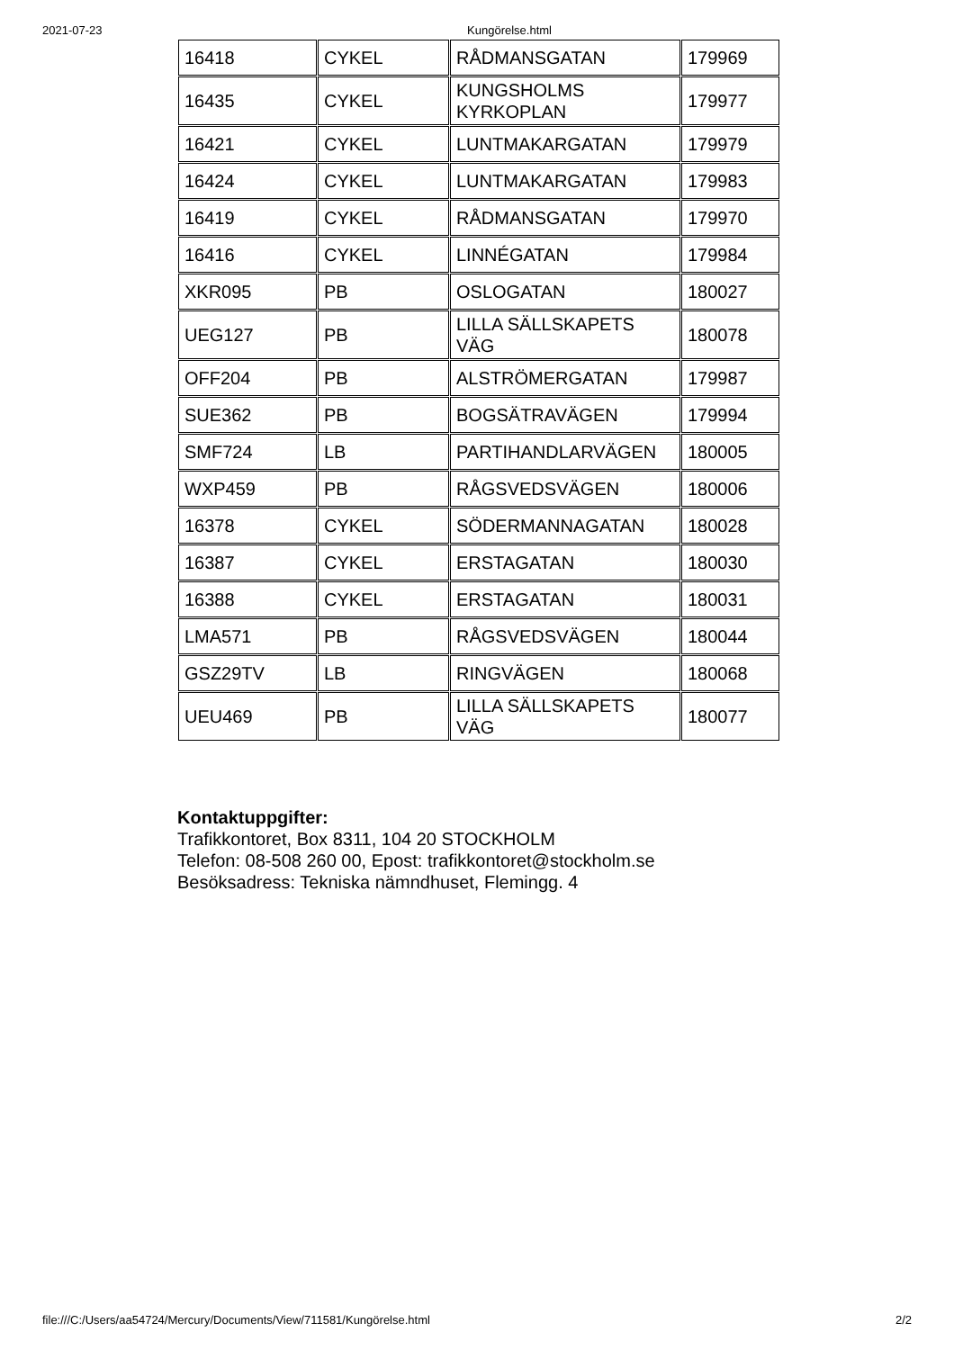2021-07-23 Kungörelse.html
| 16418 | CYKEL | RÅDMANSGATAN | 179969 |
| 16435 | CYKEL | KUNGSHOLMS KYRKOPLAN | 179977 |
| 16421 | CYKEL | LUNTMAKARGATAN | 179979 |
| 16424 | CYKEL | LUNTMAKARGATAN | 179983 |
| 16419 | CYKEL | RÅDMANSGATAN | 179970 |
| 16416 | CYKEL | LINNÉGATAN | 179984 |
| XKR095 | PB | OSLOGATAN | 180027 |
| UEG127 | PB | LILLA SÄLLSKAPETS VÄG | 180078 |
| OFF204 | PB | ALSTRÖMERGATAN | 179987 |
| SUE362 | PB | BOGSÄTRAVÄGEN | 179994 |
| SMF724 | LB | PARTIHANDLARVÄGEN | 180005 |
| WXP459 | PB | RÅGSVEDSVÄGEN | 180006 |
| 16378 | CYKEL | SÖDERMANNAGATAN | 180028 |
| 16387 | CYKEL | ERSTAGATAN | 180030 |
| 16388 | CYKEL | ERSTAGATAN | 180031 |
| LMA571 | PB | RÅGSVEDSVÄGEN | 180044 |
| GSZ29TV | LB | RINGVÄGEN | 180068 |
| UEU469 | PB | LILLA SÄLLSKAPETS VÄG | 180077 |
Kontaktuppgifter:
Trafikkontoret, Box 8311, 104 20 STOCKHOLM
Telefon: 08-508 260 00, Epost: trafikkontoret@stockholm.se
Besöksadress: Tekniska nämndhuset, Flemingg. 4
file:///C:/Users/aa54724/Mercury/Documents/View/711581/Kungörelse.html 2/2